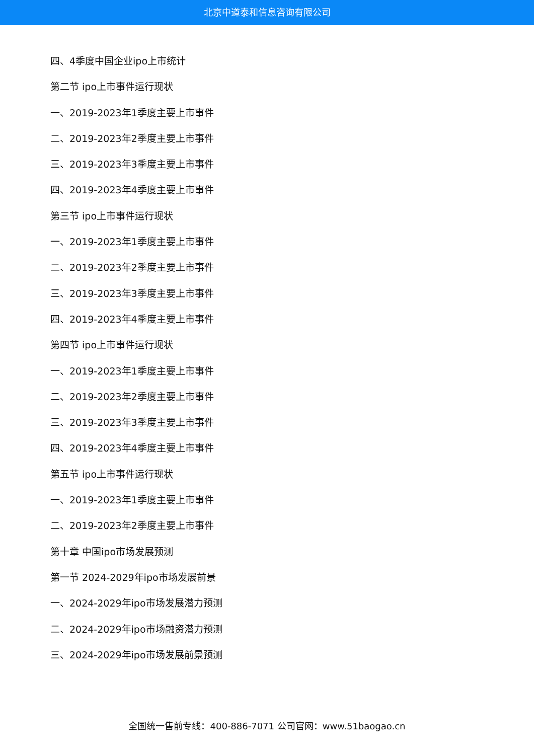北京中道泰和信息咨询有限公司
四、4季度中国企业ipo上市统计
第二节 ipo上市事件运行现状
一、2019-2023年1季度主要上市事件
二、2019-2023年2季度主要上市事件
三、2019-2023年3季度主要上市事件
四、2019-2023年4季度主要上市事件
第三节 ipo上市事件运行现状
一、2019-2023年1季度主要上市事件
二、2019-2023年2季度主要上市事件
三、2019-2023年3季度主要上市事件
四、2019-2023年4季度主要上市事件
第四节 ipo上市事件运行现状
一、2019-2023年1季度主要上市事件
二、2019-2023年2季度主要上市事件
三、2019-2023年3季度主要上市事件
四、2019-2023年4季度主要上市事件
第五节 ipo上市事件运行现状
一、2019-2023年1季度主要上市事件
二、2019-2023年2季度主要上市事件
第十章 中国ipo市场发展预测
第一节 2024-2029年ipo市场发展前景
一、2024-2029年ipo市场发展潜力预测
二、2024-2029年ipo市场融资潜力预测
三、2024-2029年ipo市场发展前景预测
全国统一售前专线：400-886-7071 公司官网：www.51baogao.cn